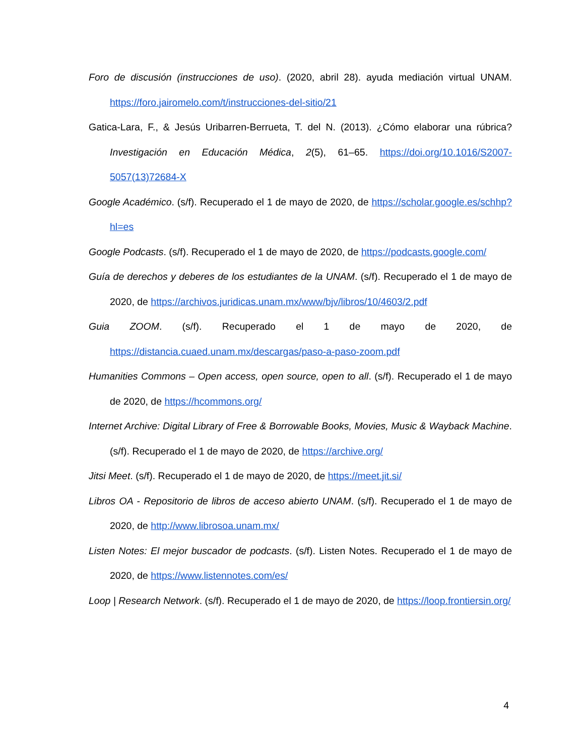Foro de discusión (instrucciones de uso). (2020, abril 28). ayuda mediación virtual UNAM. https://foro.jairomelo.com/t/instrucciones-del-sitio/21
Gatica-Lara, F., & Jesús Uribarren-Berrueta, T. del N. (2013). ¿Cómo elaborar una rúbrica? Investigación en Educación Médica, 2(5), 61–65. https://doi.org/10.1016/S2007-5057(13)72684-X
Google Académico. (s/f). Recuperado el 1 de mayo de 2020, de https://scholar.google.es/schhp?hl=es
Google Podcasts. (s/f). Recuperado el 1 de mayo de 2020, de https://podcasts.google.com/
Guía de derechos y deberes de los estudiantes de la UNAM. (s/f). Recuperado el 1 de mayo de 2020, de https://archivos.juridicas.unam.mx/www/bjv/libros/10/4603/2.pdf
Guia ZOOM. (s/f). Recuperado el 1 de mayo de 2020, de https://distancia.cuaed.unam.mx/descargas/paso-a-paso-zoom.pdf
Humanities Commons – Open access, open source, open to all. (s/f). Recuperado el 1 de mayo de 2020, de https://hcommons.org/
Internet Archive: Digital Library of Free & Borrowable Books, Movies, Music & Wayback Machine. (s/f). Recuperado el 1 de mayo de 2020, de https://archive.org/
Jitsi Meet. (s/f). Recuperado el 1 de mayo de 2020, de https://meet.jit.si/
Libros OA - Repositorio de libros de acceso abierto UNAM. (s/f). Recuperado el 1 de mayo de 2020, de http://www.librosoa.unam.mx/
Listen Notes: El mejor buscador de podcasts. (s/f). Listen Notes. Recuperado el 1 de mayo de 2020, de https://www.listennotes.com/es/
Loop | Research Network. (s/f). Recuperado el 1 de mayo de 2020, de https://loop.frontiersin.org/
4